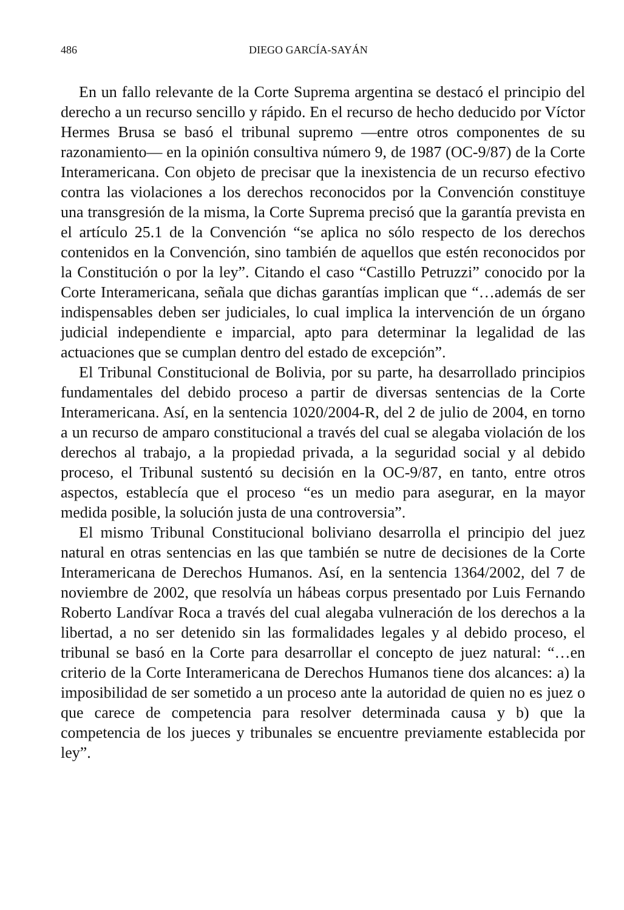486 DIEGO GARCÍA-SAYÁN
En un fallo relevante de la Corte Suprema argentina se destacó el principio del derecho a un recurso sencillo y rápido. En el recurso de hecho deducido por Víctor Hermes Brusa se basó el tribunal supremo —entre otros componentes de su razonamiento— en la opinión consultiva número 9, de 1987 (OC-9/87) de la Corte Interamericana. Con objeto de precisar que la inexistencia de un recurso efectivo contra las violaciones a los derechos reconocidos por la Convención constituye una transgresión de la misma, la Corte Suprema precisó que la garantía prevista en el artículo 25.1 de la Convención “se aplica no sólo respecto de los derechos contenidos en la Convención, sino también de aquellos que estén reconocidos por la Constitución o por la ley”. Citando el caso “Castillo Petruzzi” conocido por la Corte Interamericana, señala que dichas garantías implican que “…además de ser indispensables deben ser judiciales, lo cual implica la intervención de un órgano judicial independiente e imparcial, apto para determinar la legalidad de las actuaciones que se cumplan dentro del estado de excepción”.
El Tribunal Constitucional de Bolivia, por su parte, ha desarrollado principios fundamentales del debido proceso a partir de diversas sentencias de la Corte Interamericana. Así, en la sentencia 1020/2004-R, del 2 de julio de 2004, en torno a un recurso de amparo constitucional a través del cual se alegaba violación de los derechos al trabajo, a la propiedad privada, a la seguridad social y al debido proceso, el Tribunal sustentó su decisión en la OC-9/87, en tanto, entre otros aspectos, establecía que el proceso “es un medio para asegurar, en la mayor medida posible, la solución justa de una controversia”.
El mismo Tribunal Constitucional boliviano desarrolla el principio del juez natural en otras sentencias en las que también se nutre de decisiones de la Corte Interamericana de Derechos Humanos. Así, en la sentencia 1364/2002, del 7 de noviembre de 2002, que resolvía un hábeas corpus presentado por Luis Fernando Roberto Landívar Roca a través del cual alegaba vulneración de los derechos a la libertad, a no ser detenido sin las formalidades legales y al debido proceso, el tribunal se basó en la Corte para desarrollar el concepto de juez natural: “…en criterio de la Corte Interamericana de Derechos Humanos tiene dos alcances: a) la imposibilidad de ser sometido a un proceso ante la autoridad de quien no es juez o que carece de competencia para resolver determinada causa y b) que la competencia de los jueces y tribunales se encuentre previamente establecida por ley”.